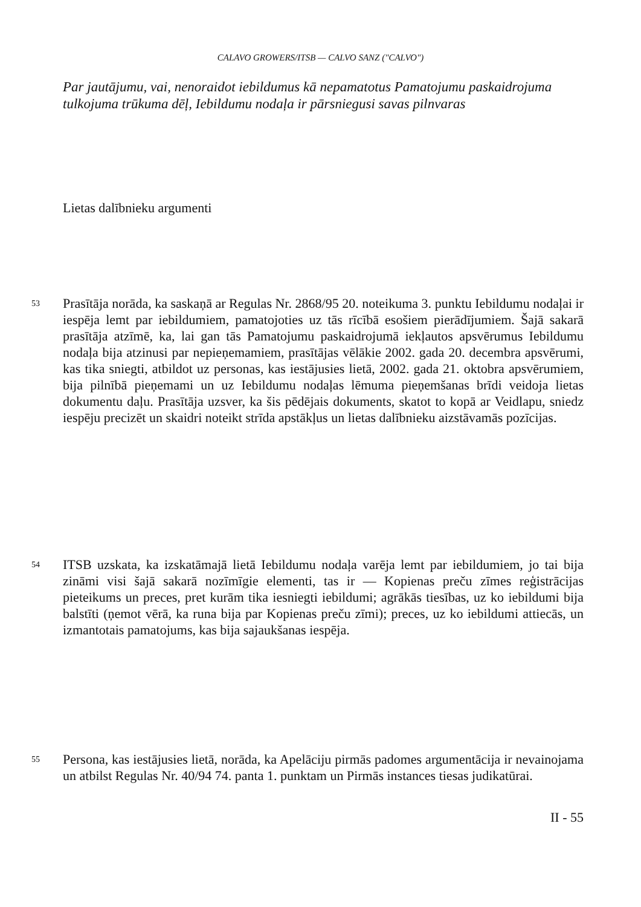CALAVO GROWERS/ITSB — CALVO SANZ ("CALVO")
Par jautājumu, vai, nenoraidot iebildumus kā nepamatotus Pamatojumu paskaidrojuma tulkojuma trūkuma dēļ, Iebildumu nodaļa ir pārsniegusi savas pilnvaras
Lietas dalībnieku argumenti
53 Prasītāja norāda, ka saskaņā ar Regulas Nr. 2868/95 20. noteikuma 3. punktu Iebildumu nodaļai ir iespēja lemt par iebildumiem, pamatojoties uz tās rīcībā esošiem pierādījumiem. Šajā sakarā prasītāja atzīmē, ka, lai gan tās Pamatojumu paskaidrojumā iekļautos apsvērumus Iebildumu nodaļa bija atzinusi par nepieņemamiem, prasītājas vēlākie 2002. gada 20. decembra apsvērumi, kas tika sniegti, atbildot uz personas, kas iestājusies lietā, 2002. gada 21. oktobra apsvērumiem, bija pilnībā pieņemami un uz Iebildumu nodaļas lēmuma pieņemšanas brīdi veidoja lietas dokumentu daļu. Prasītāja uzsver, ka šis pēdējais dokuments, skatot to kopā ar Veidlapu, sniedz iespēju precizēt un skaidri noteikt strīda apstākļus un lietas dalībnieku aizstāvamās pozīcijas.
54 ITSB uzskata, ka izskatāmajā lietā Iebildumu nodaļa varēja lemt par iebildumiem, jo tai bija zināmi visi šajā sakarā nozīmīgie elementi, tas ir — Kopienas preču zīmes reģistrācijas pieteikums un preces, pret kurām tika iesniegti iebildumi; agrākās tiesības, uz ko iebildumi bija balstīti (ņemot vērā, ka runa bija par Kopienas preču zīmi); preces, uz ko iebildumi attiecās, un izmantotais pamatojums, kas bija sajaukšanas iespēja.
55 Persona, kas iestājusies lietā, norāda, ka Apelāciju pirmās padomes argumentācija ir nevainojama un atbilst Regulas Nr. 40/94 74. panta 1. punktam un Pirmās instances tiesas judikatūrai.
II - 55